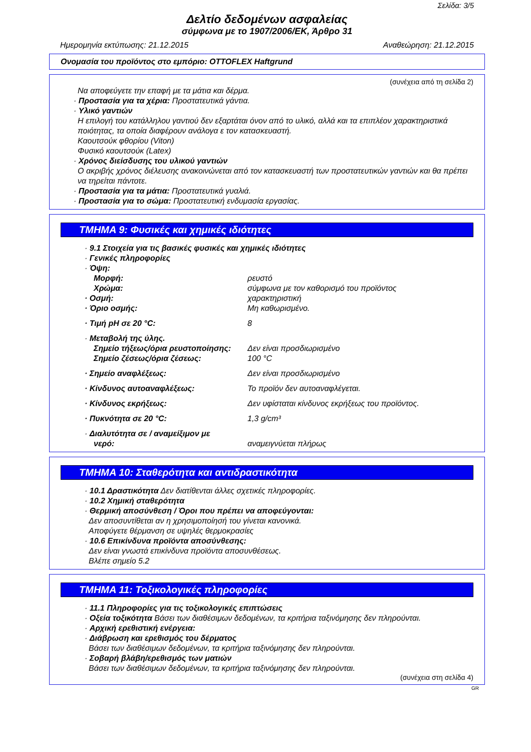Σελίδα: 3/5
Δελτίο δεδομένων ασφαλείας
σύμφωνα με το 1907/2006/ΕΚ, Άρθρο 31
Ημερομηνία εκτύπωσης: 21.12.2015 Αναθεώρηση: 21.12.2015
Ονομασία του προϊόντος στο εμπόριο: OTTOFLEX Haftgrund
(συνέχεια από τη σελίδα 2)
Να αποφεύγετε την επαφή με τα μάτια και δέρμα.
· Προστασία για τα χέρια: Προστατευτικά γάντια.
· Υλικό γαντιών
Η επιλογή του κατάλληλου γαντιού δεν εξαρτάται όνον από το υλικό, αλλά και τα επιπλέον χαρακτηριστικά ποιότητας, τα οποία διαφέρουν ανάλογα ε τον κατασκευαστή.
Καουτσούκ φθορίου (Viton)
Φυσικό καουτσούκ (Latex)
· Χρόνος διείσδυσης του υλικού γαντιών
Ο ακριβής χρόνος διέλευσης ανακοινώνεται από τον κατασκευαστή των προστατευτικών γαντιών και θα πρέπει να τηρείται πάντοτε.
· Προστασία για τα μάτια: Προστατευτικά γυαλιά.
· Προστασία για το σώμα: Προστατευτική ενδυμασία εργασίας.
ΤΜΗΜΑ 9: Φυσικές και χημικές ιδιότητες
· 9.1 Στοιχεία για τις βασικές φυσικές και χημικές ιδιότητες
· Γενικές πληροφορίες
· Όψη:
Μορφή: ρευστό
Χρώμα: σύμφωνα με τον καθορισμό του προϊόντος
· Οσμή: χαρακτηριστική
· Όριο οσμής: Μη καθωρισμένο.
· Τιμή pH σε 20 °C: 8
· Μεταβολή της ύλης.
Σημείο τήξεως/όρια ρευστοποίησης: Δεν είναι προσδιωρισμένο
Σημείο ζέσεως/όρια ζέσεως: 100 °C
· Σημείο αναφλέξεως: Δεν είναι προσδιωρισμένο
· Κίνδυνος αυτοαναφλέξεως: Το προϊόν δεν αυτοαναφλέγεται.
· Κίνδυνος εκρήξεως: Δεν υφίσταται κίνδυνος εκρήξεως του προϊόντος.
· Πυκνότητα σε 20 °C: 1,3 g/cm³
· Διαλυτότητα σε / αναμείξιμον με
νερό: αναμειγνύεται πλήρως
ΤΜΗΜΑ 10: Σταθερότητα και αντιδραστικότητα
· 10.1 Δραστικότητα Δεν διατίθενται άλλες σχετικές πληροφορίες.
· 10.2 Χημική σταθερότητα
· Θερμική αποσύνθεση / Όροι που πρέπει να αποφεύγονται:
Δεν αποσυντίθεται αν η χρησιμοποίησή του γίνεται κανονικά.
Αποφύγετε θέρμανση σε υψηλές θερμοκρασίες
· 10.6 Επικίνδυνα προϊόντα αποσύνθεσης:
Δεν είναι γνωστά επικίνδυνα προϊόντα αποσυνθέσεως.
Βλέπε σημείο 5.2
ΤΜΗΜΑ 11: Τοξικολογικές πληροφορίες
· 11.1 Πληροφορίες για τις τοξικολογικές επιπτώσεις
· Οξεία τοξικότητα Βάσει των διαθέσιμων δεδομένων, τα κριτήρια ταξινόμησης δεν πληρούνται.
· Αρχική ερεθιστική ενέργεια:
· Διάβρωση και ερεθισμός του δέρματος
Βάσει των διαθέσιμων δεδομένων, τα κριτήρια ταξινόμησης δεν πληρούνται.
· Σοβαρή βλάβη/ερεθισμός των ματιών
Βάσει των διαθέσιμων δεδομένων, τα κριτήρια ταξινόμησης δεν πληρούνται.
(συνέχεια στη σελίδα 4)
GR